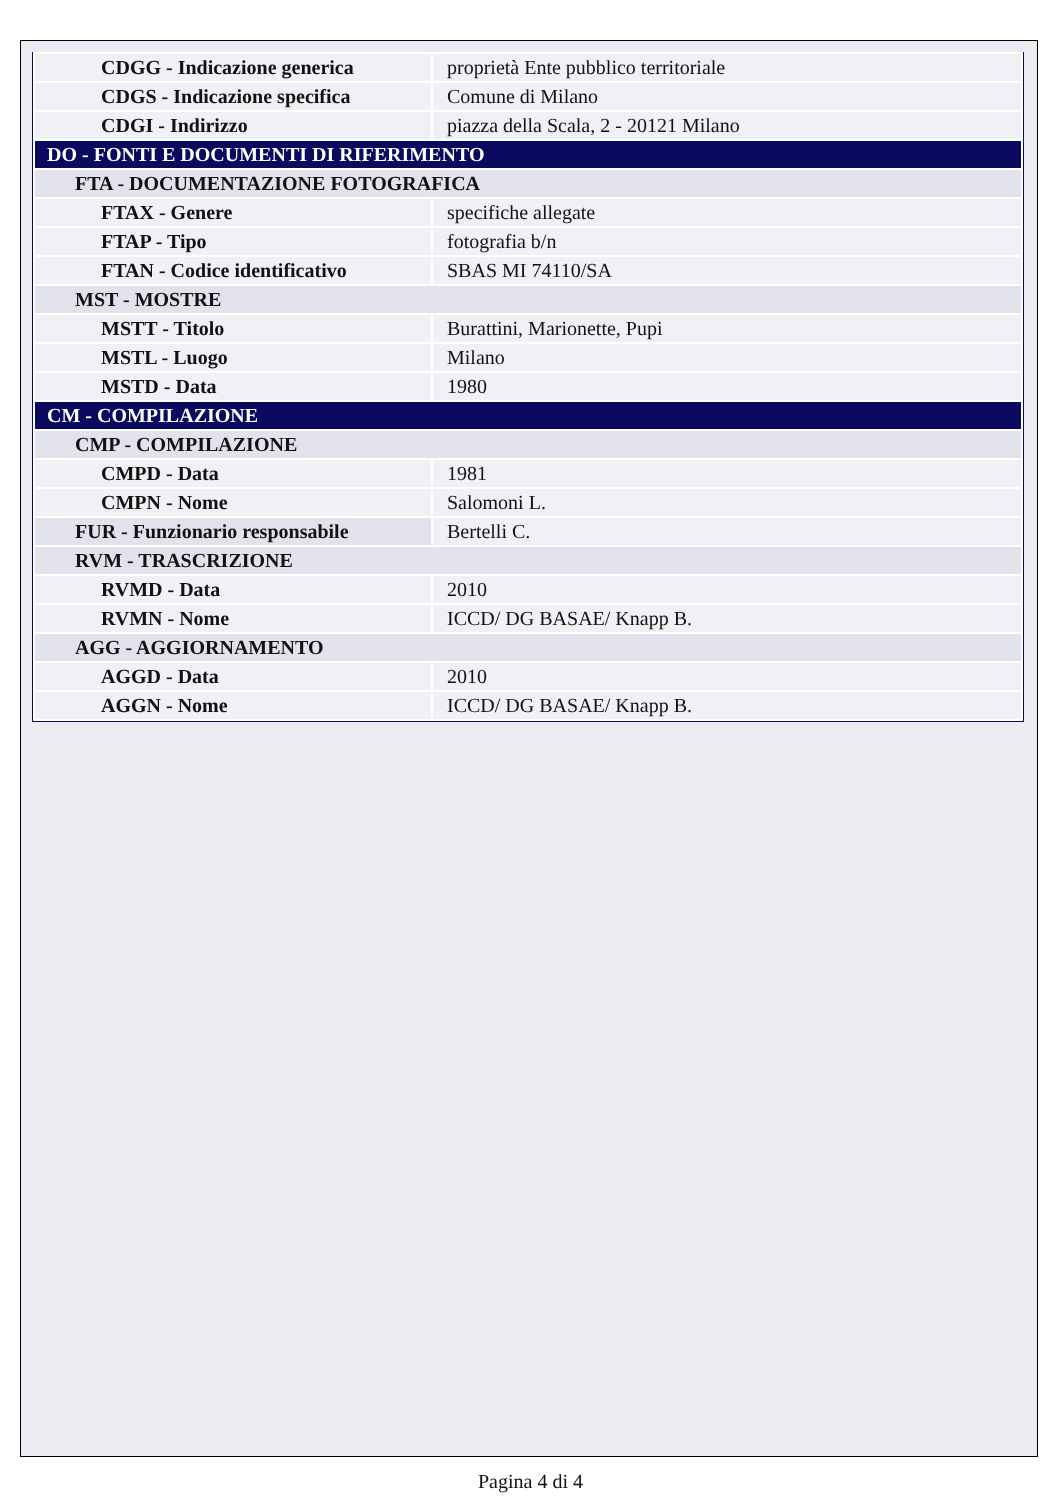| CDGG - Indicazione generica | proprietà Ente pubblico territoriale |
| CDGS - Indicazione specifica | Comune di Milano |
| CDGI - Indirizzo | piazza della Scala, 2 - 20121 Milano |
| DO - FONTI E DOCUMENTI DI RIFERIMENTO | |
| FTA - DOCUMENTAZIONE FOTOGRAFICA | |
| FTAX - Genere | specifiche allegate |
| FTAP - Tipo | fotografia b/n |
| FTAN - Codice identificativo | SBAS MI 74110/SA |
| MST - MOSTRE | |
| MSTT - Titolo | Burattini, Marionette, Pupi |
| MSTL - Luogo | Milano |
| MSTD - Data | 1980 |
| CM - COMPILAZIONE | |
| CMP - COMPILAZIONE | |
| CMPD - Data | 1981 |
| CMPN - Nome | Salomoni L. |
| FUR - Funzionario responsabile | Bertelli C. |
| RVM - TRASCRIZIONE | |
| RVMD - Data | 2010 |
| RVMN - Nome | ICCD/ DG BASAE/ Knapp B. |
| AGG - AGGIORNAMENTO | |
| AGGD - Data | 2010 |
| AGGN - Nome | ICCD/ DG BASAE/ Knapp B. |
Pagina 4 di 4